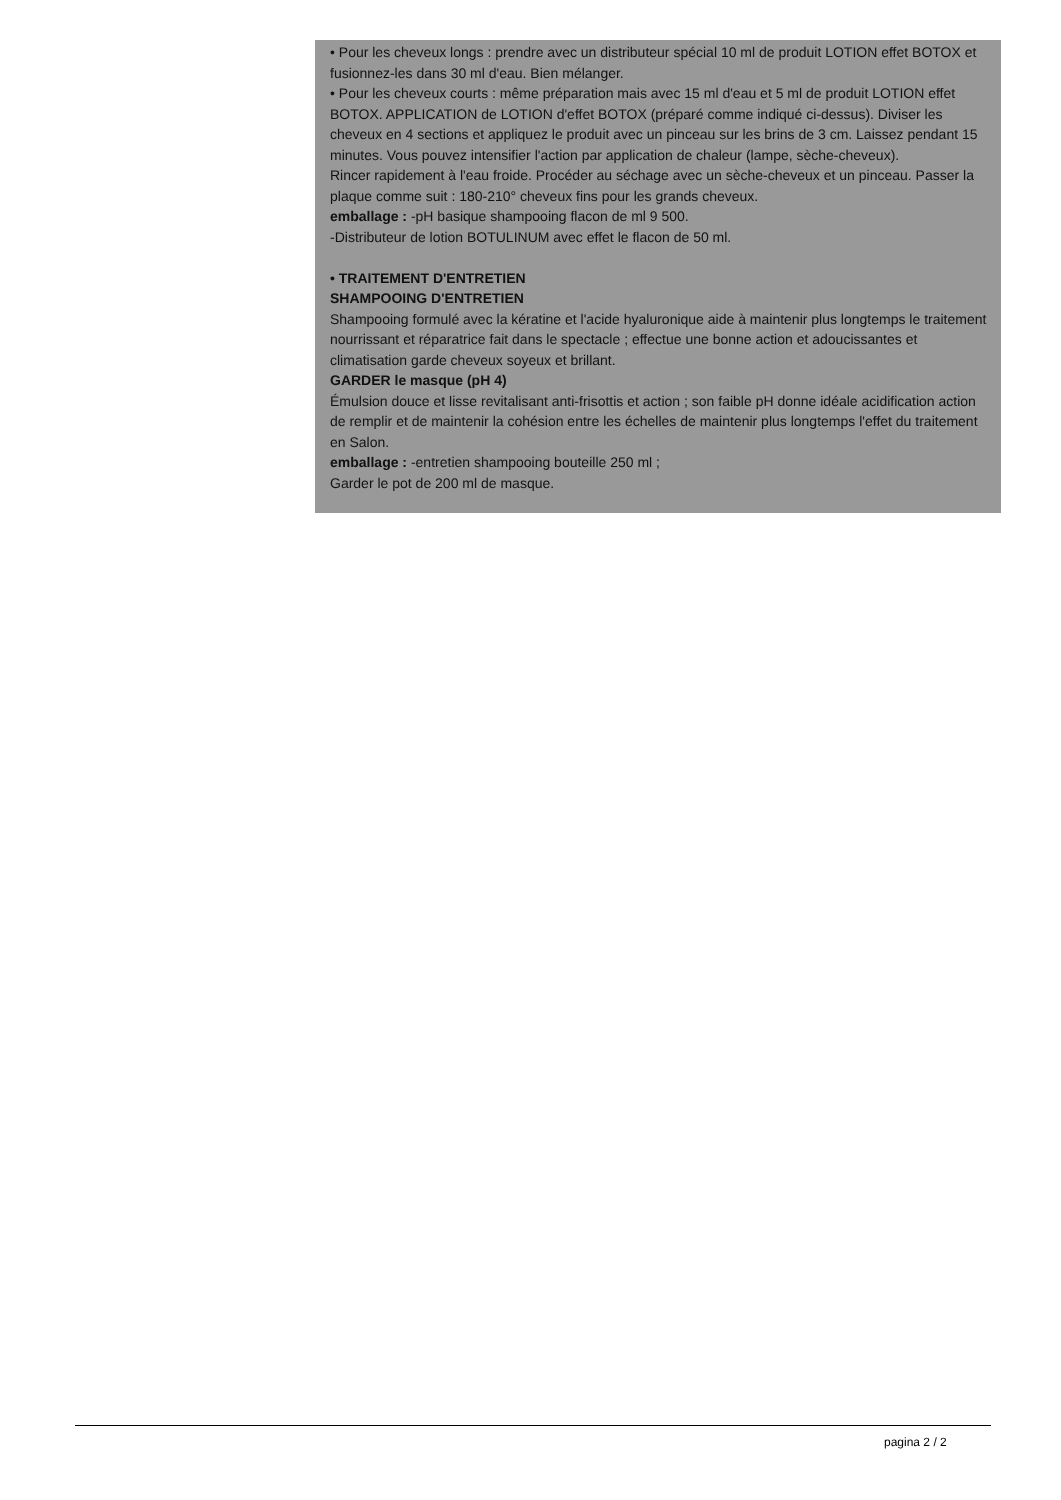• Pour les cheveux longs : prendre avec un distributeur spécial 10 ml de produit LOTION effet BOTOX et fusionnez-les dans 30 ml d'eau. Bien mélanger.
• Pour les cheveux courts : même préparation mais avec 15 ml d'eau et 5 ml de produit LOTION effet BOTOX. APPLICATION de LOTION d'effet BOTOX (préparé comme indiqué ci-dessus). Diviser les cheveux en 4 sections et appliquez le produit avec un pinceau sur les brins de 3 cm. Laissez pendant 15 minutes. Vous pouvez intensifier l'action par application de chaleur (lampe, sèche-cheveux).
Rincer rapidement à l'eau froide. Procéder au séchage avec un sèche-cheveux et un pinceau. Passer la plaque comme suit : 180-210° cheveux fins pour les grands cheveux.
emballage : -pH basique shampooing flacon de ml 9 500.
-Distributeur de lotion BOTULINUM avec effet le flacon de 50 ml.
• TRAITEMENT D'ENTRETIEN
SHAMPOOING D'ENTRETIEN
Shampooing formulé avec la kératine et l'acide hyaluronique aide à maintenir plus longtemps le traitement nourrissant et réparatrice fait dans le spectacle ; effectue une bonne action et adoucissantes et climatisation garde cheveux soyeux et brillant.
GARDER le masque (pH 4)
Émulsion douce et lisse revitalisant anti-frisottis et action ; son faible pH donne idéale acidification action de remplir et de maintenir la cohésion entre les échelles de maintenir plus longtemps l'effet du traitement en Salon.
emballage : -entretien shampooing bouteille 250 ml ;
Garder le pot de 200 ml de masque.
pagina 2 / 2